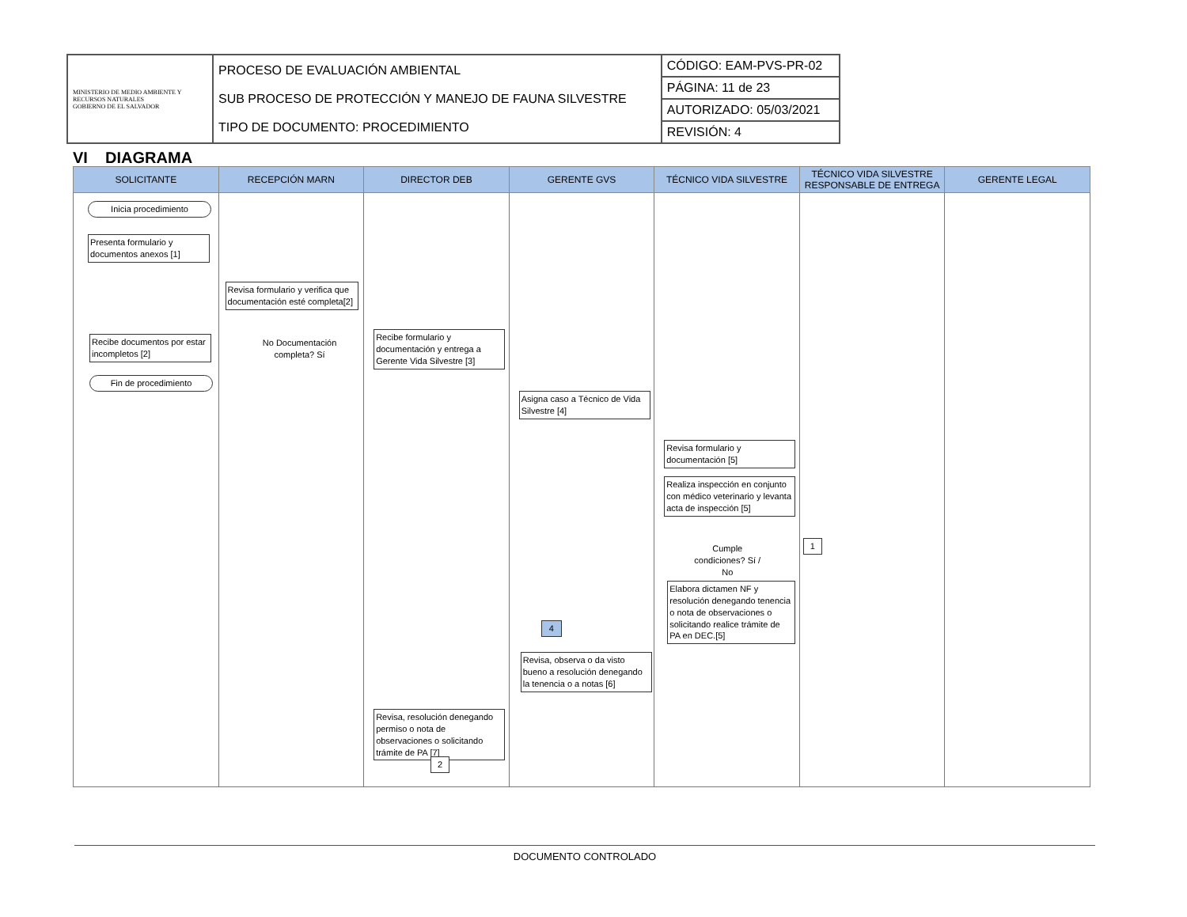| MINISTERIO DE MEDIO AMBIENTE Y RECURSOS NATURALES GOBIERNO DE EL SALVADOR | PROCESO DE EVALUACIÓN AMBIENTAL SUB PROCESO DE PROTECCIÓN Y MANEJO DE FAUNA SILVESTRE TIPO DE DOCUMENTO: PROCEDIMIENTO | CÓDIGO: EAM-PVS-PR-02 |
| | | PÁGINA: 11 de 23 |
| | | AUTORIZADO: 05/03/2021 |
| | | REVISIÓN: 4 |
VI DIAGRAMA
| SOLICITANTE | RECEPCIÓN MARN | DIRECTOR DEB | GERENTE GVS | TÉCNICO VIDA SILVESTRE | TÉCNICO VIDA SILVESTRE RESPONSABLE DE ENTREGA | GERENTE LEGAL |
| --- | --- | --- | --- | --- | --- | --- |
| Inicia procedimiento Presenta formulario y documentos anexos [1] Recibe documentos por estar incompletos [2] Fin de procedimiento | Revisa formulario y verifica que documentación esté completa[2] No Documentación completa? Sí | Recibe formulario y documentación y entrega a Gerente Vida Silvestre [3] Revisa, resolución denegando permiso o nota de observaciones o solicitando trámite de PA [7] 2 | Asigna caso a Técnico de Vida Silvestre [4] 4 Revisa, observa o da visto bueno a resolución denegando la tenencia o a notas [6] | Revisa formulario y documentación [5] Realiza inspección en conjunto con médico veterinario y levanta acta de inspección [5] Cumple condiciones? Sí / No Elabora dictamen NF y resolución denegando tenencia o nota de observaciones o solicitando realice trámite de PA en DEC.[5] | 1 | |
DOCUMENTO CONTROLADO